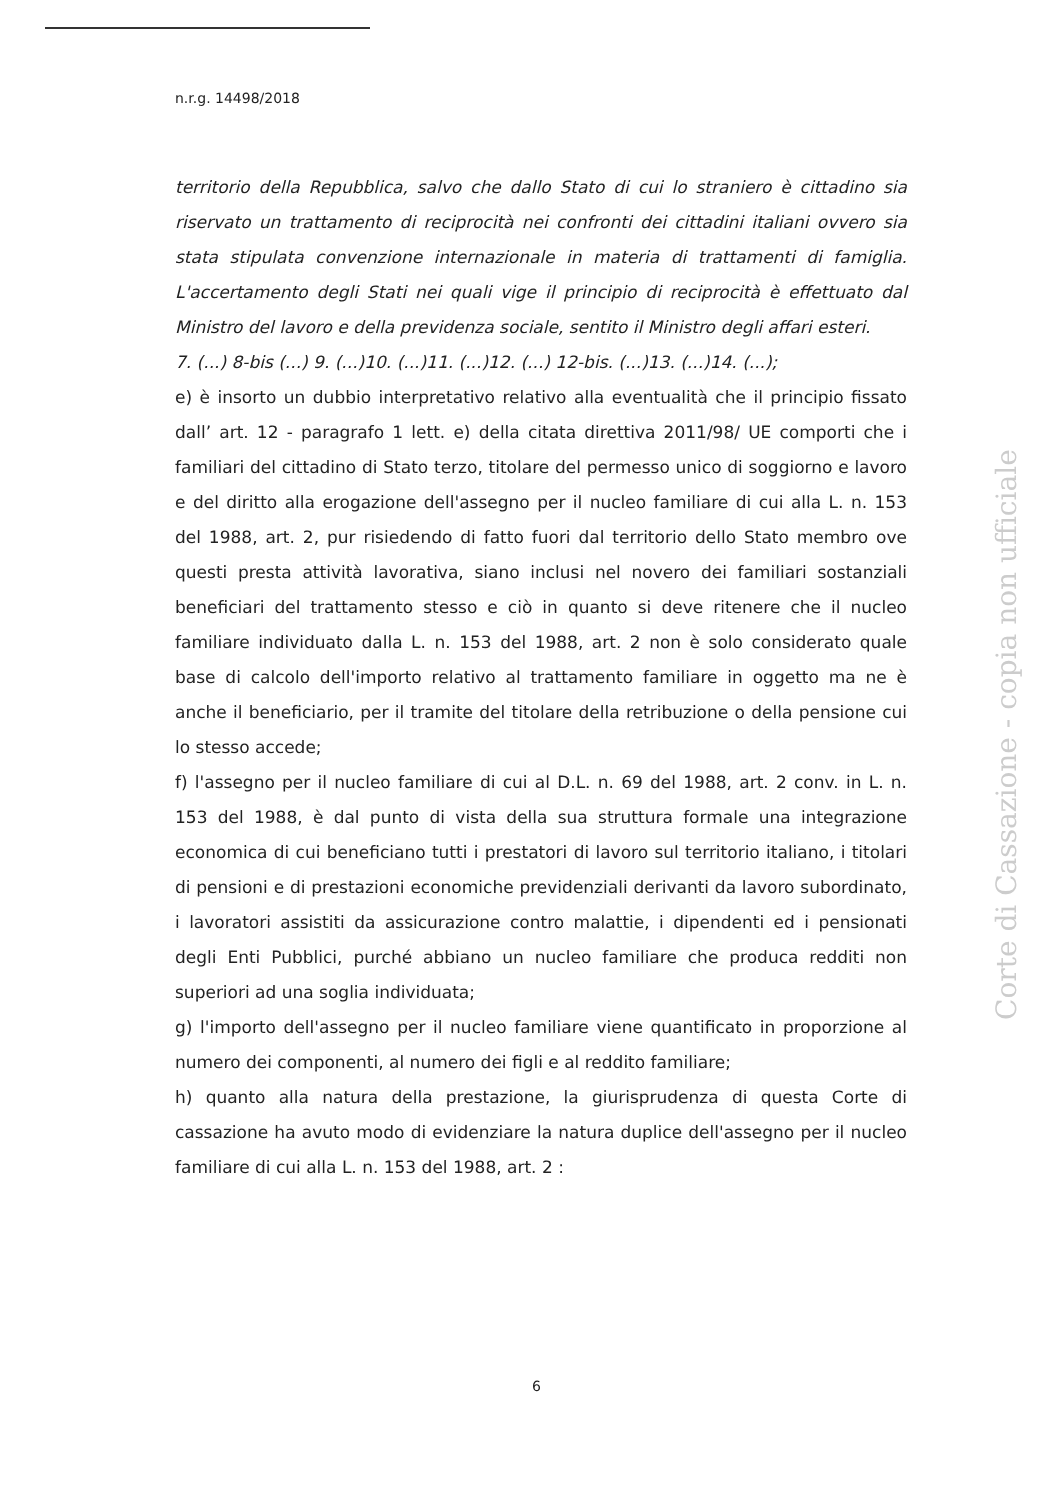n.r.g. 14498/2018
territorio della Repubblica, salvo che dallo Stato di cui lo straniero è cittadino sia riservato un trattamento di reciprocità nei confronti dei cittadini italiani ovvero sia stata stipulata convenzione internazionale in materia di trattamenti di famiglia. L'accertamento degli Stati nei quali vige il principio di reciprocità è effettuato dal Ministro del lavoro e della previdenza sociale, sentito il Ministro degli affari esteri.
7. (...) 8-bis (...) 9. (...)10. (...)11. (...)12. (...) 12-bis. (...)13. (...)14. (...);
e) è insorto un dubbio interpretativo relativo alla eventualità che il principio fissato dall’ art. 12 - paragrafo 1 lett. e) della citata direttiva 2011/98/ UE comporti che i familiari del cittadino di Stato terzo, titolare del permesso unico di soggiorno e lavoro e del diritto alla erogazione dell'assegno per il nucleo familiare di cui alla L. n. 153 del 1988, art. 2, pur risiedendo di fatto fuori dal territorio dello Stato membro ove questi presta attività lavorativa, siano inclusi nel novero dei familiari sostanziali beneficiari del trattamento stesso e ciò in quanto si deve ritenere che il nucleo familiare individuato dalla L. n. 153 del 1988, art. 2 non è solo considerato quale base di calcolo dell'importo relativo al trattamento familiare in oggetto ma ne è anche il beneficiario, per il tramite del titolare della retribuzione o della pensione cui lo stesso accede;
f) l'assegno per il nucleo familiare di cui al D.L. n. 69 del 1988, art. 2 conv. in L. n. 153 del 1988, è dal punto di vista della sua struttura formale una integrazione economica di cui beneficiano tutti i prestatori di lavoro sul territorio italiano, i titolari di pensioni e di prestazioni economiche previdenziali derivanti da lavoro subordinato, i lavoratori assistiti da assicurazione contro malattie, i dipendenti ed i pensionati degli Enti Pubblici, purché abbiano un nucleo familiare che produca redditi non superiori ad una soglia individuata;
g) l'importo dell'assegno per il nucleo familiare viene quantificato in proporzione al numero dei componenti, al numero dei figli e al reddito familiare;
h) quanto alla natura della prestazione, la giurisprudenza di questa Corte di cassazione ha avuto modo di evidenziare la natura duplice dell'assegno per il nucleo familiare di cui alla L. n. 153 del 1988, art. 2 :
Corte di Cassazione - copia non ufficiale
6